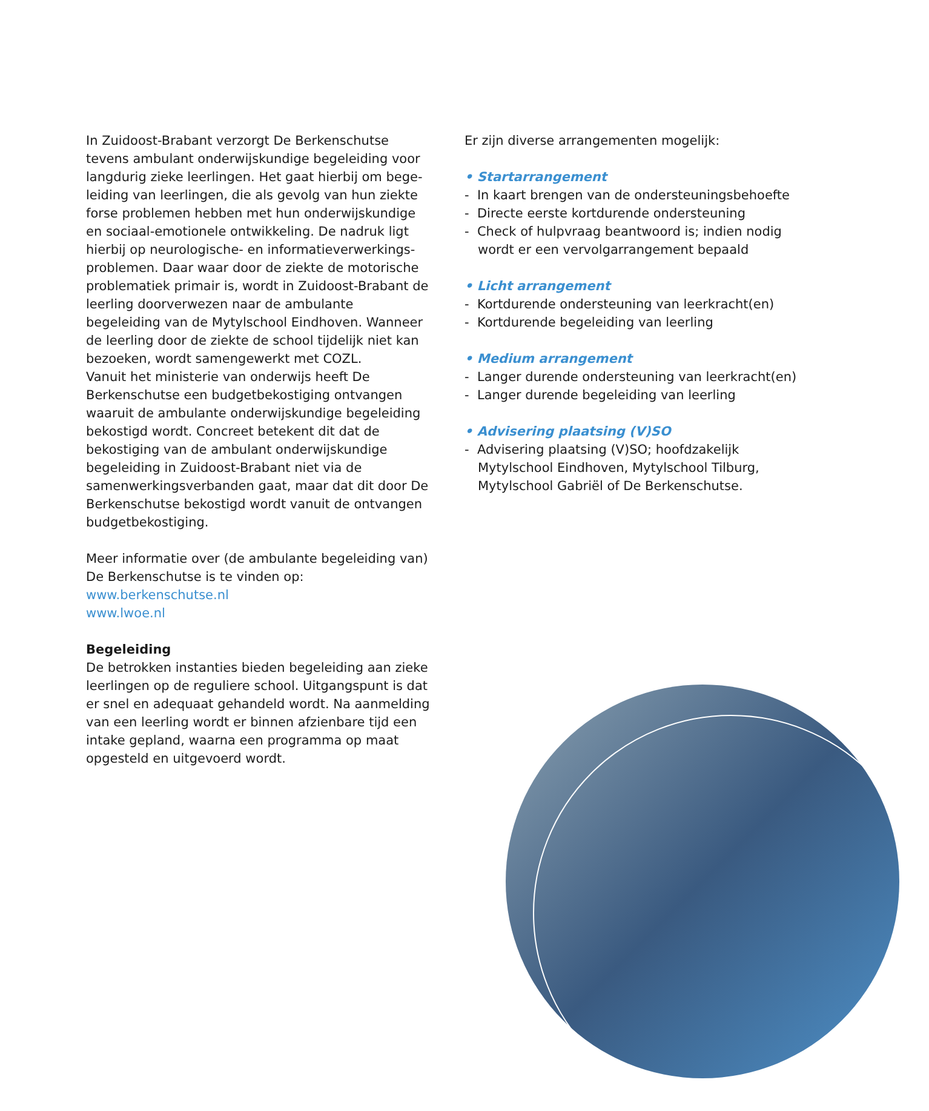In Zuidoost-Brabant verzorgt De Berkenschutse tevens ambulant onderwijskundige begeleiding voor langdurig zieke leerlingen. Het gaat hierbij om bege­leiding van leerlingen, die als gevolg van hun ziekte forse problemen hebben met hun onderwijskundige en sociaal-emotionele ontwikkeling. De nadruk ligt hierbij op neurologische- en informatieverwerkings­problemen. Daar waar door de ziekte de motorische problematiek primair is, wordt in Zuidoost-Brabant de leerling doorverwezen naar de ambulante begeleiding van de Mytylschool Eindhoven. Wanneer de leerling door de ziekte de school tijdelijk niet kan bezoeken, wordt samengewerkt met COZL.
Vanuit het ministerie van onderwijs heeft De Berkenschutse een budgetbekostiging ontvangen waaruit de ambulante onderwijskundige begeleiding bekostigd wordt. Concreet betekent dit dat de bekostiging van de ambulant onderwijskundige begeleiding in Zuidoost-Brabant niet via de samenwerkingsverbanden gaat, maar dat dit door De Berkenschutse bekostigd wordt vanuit de ontvangen budgetbekostiging.
Meer informatie over (de ambulante begeleiding van) De Berkenschutse is te vinden op:
www.berkenschutse.nl
www.lwoe.nl
Begeleiding
De betrokken instanties bieden begeleiding aan zieke leerlingen op de reguliere school. Uitgangspunt is dat er snel en adequaat gehandeld wordt. Na aanmelding van een leerling wordt er binnen afzienbare tijd een intake gepland, waarna een programma op maat opgesteld en uitgevoerd wordt.
Er zijn diverse arrangementen mogelijk:
• Startarrangement
- In kaart brengen van de ondersteuningsbehoefte
- Directe eerste kortdurende ondersteuning
- Check of hulpvraag beantwoord is; indien nodig wordt er een vervolgarrangement bepaald
• Licht arrangement
- Kortdurende ondersteuning van leerkracht(en)
- Kortdurende begeleiding van leerling
• Medium arrangement
- Langer durende ondersteuning van leerkracht(en)
- Langer durende begeleiding van leerling
• Advisering plaatsing (V)SO
- Advisering plaatsing (V)SO; hoofdzakelijk Mytylschool Eindhoven, Mytylschool Tilburg, Mytylschool Gabriël of De Berkenschutse.